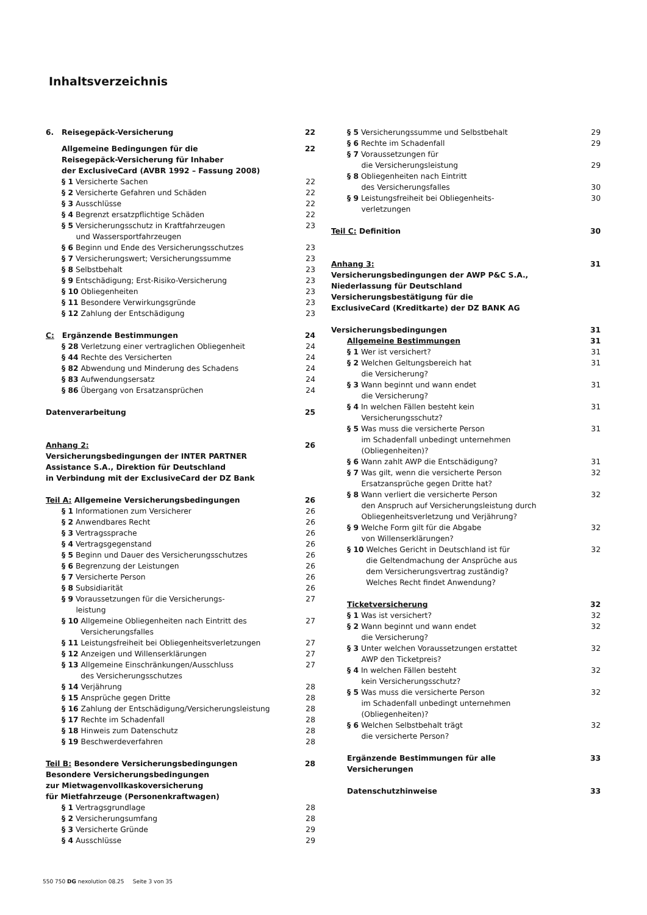Inhaltsverzeichnis
6. Reisegepäck-Versicherung 22
Allgemeine Bedingungen für die
Reisegepäck-Versicherung für Inhaber
der ExclusiveCard (AVBR 1992 – Fassung 2008) 22
§ 1 Versicherte Sachen 22
§ 2 Versicherte Gefahren und Schäden 22
§ 3 Ausschlüsse 22
§ 4 Begrenzt ersatzpflichtige Schäden 22
§ 5 Versicherungsschutz in Kraftfahrzeugen
und Wassersportfahrzeugen 23
§ 6 Beginn und Ende des Versicherungsschutzes 23
§ 7 Versicherungswert; Versicherungssumme 23
§ 8 Selbstbehalt 23
§ 9 Entschädigung; Erst-Risiko-Versicherung 23
§ 10 Obliegenheiten 23
§ 11 Besondere Verwirkungsgründe 23
§ 12 Zahlung der Entschädigung 23
C: Ergänzende Bestimmungen 24
§ 28 Verletzung einer vertraglichen Obliegenheit 24
§ 44 Rechte des Versicherten 24
§ 82 Abwendung und Minderung des Schadens 24
§ 83 Aufwendungsersatz 24
§ 86 Übergang von Ersatzansprüchen 24
Datenverarbeitung 25
Anhang 2:
Versicherungsbedingungen der INTER PARTNER
Assistance S.A., Direktion für Deutschland
in Verbindung mit der ExclusiveCard der DZ Bank 26
Teil A: Allgemeine Versicherungsbedingungen 26
§ 1 Informationen zum Versicherer 26
§ 2 Anwendbares Recht 26
§ 3 Vertragssprache 26
§ 4 Vertragsgegenstand 26
§ 5 Beginn und Dauer des Versicherungsschutzes 26
§ 6 Begrenzung der Leistungen 26
§ 7 Versicherte Person 26
§ 8 Subsidiarität 26
§ 9 Voraussetzungen für die Versicherungs-
leistung 27
§ 10 Allgemeine Obliegenheiten nach Eintritt des
Versicherungsfalles 27
§ 11 Leistungsfreiheit bei Obliegenheitsverletzungen 27
§ 12 Anzeigen und Willenserklärungen 27
§ 13 Allgemeine Einschränkungen/Ausschluss
des Versicherungsschutzes 27
§ 14 Verjährung 28
§ 15 Ansprüche gegen Dritte 28
§ 16 Zahlung der Entschädigung/Versicherungsleistung 28
§ 17 Rechte im Schadenfall 28
§ 18 Hinweis zum Datenschutz 28
§ 19 Beschwerdeverfahren 28
Teil B: Besondere Versicherungsbedingungen
Besondere Versicherungsbedingungen
zur Mietwagenvollkaskoversicherung
für Mietfahrzeuge (Personenkraftwagen) 28
§ 1 Vertragsgrundlage 28
§ 2 Versicherungsumfang 28
§ 3 Versicherte Gründe 29
§ 4 Ausschlüsse 29
§ 5 Versicherungssumme und Selbstbehalt 29
§ 6 Rechte im Schadenfall 29
§ 7 Voraussetzungen für
die Versicherungsleistung
29
§ 8 Obliegenheiten nach Eintritt
des Versicherungsfalles
30
§ 9 Leistungsfreiheit bei Obliegenheits-
verletzungen 30
Teil C: Definition 30
Anhang 3:
Versicherungsbedingungen der AWP P&C S.A.,
Niederlassung für Deutschland
Versicherungsbestätigung für die
ExclusiveCard (Kreditkarte) der DZ BANK AG 31
Versicherungsbedingungen 31
Allgemeine Bestimmungen 31
§ 1 Wer ist versichert? 31
§ 2 Welchen Geltungsbereich hat
die Versicherung? 31
§ 3 Wann beginnt und wann endet
die Versicherung? 31
§ 4 In welchen Fällen besteht kein
Versicherungsschutz? 31
§ 5 Was muss die versicherte Person
im Schadenfall unbedingt unternehmen
(Obliegenheiten)? 31
§ 6 Wann zahlt AWP die Entschädigung? 31
§ 7 Was gilt, wenn die versicherte Person
Ersatzansprüche gegen Dritte hat? 32
§ 8 Wann verliert die versicherte Person
den Anspruch auf Versicherungsleistung durch
Obliegenheitsverletzung und Verjährung? 32
§ 9 Welche Form gilt für die Abgabe
von Willenserklärungen? 32
§ 10 Welches Gericht in Deutschland ist für
die Geltendmachung der Ansprüche aus
dem Versicherungsvertrag zuständig?
Welches Recht findet Anwendung? 32
Ticketversicherung 32
§ 1 Was ist versichert? 32
§ 2 Wann beginnt und wann endet
die Versicherung? 32
§ 3 Unter welchen Voraussetzungen erstattet
AWP den Ticketpreis? 32
§ 4 In welchen Fällen besteht
kein Versicherungsschutz? 32
§ 5 Was muss die versicherte Person
im Schadenfall unbedingt unternehmen
(Obliegenheiten)? 32
§ 6 Welchen Selbstbehalt trägt
die versicherte Person? 32
Ergänzende Bestimmungen für alle
Versicherungen 33
Datenschutzhinweise 33
550 750 DG nexolution 08.25 Seite 3 von 35